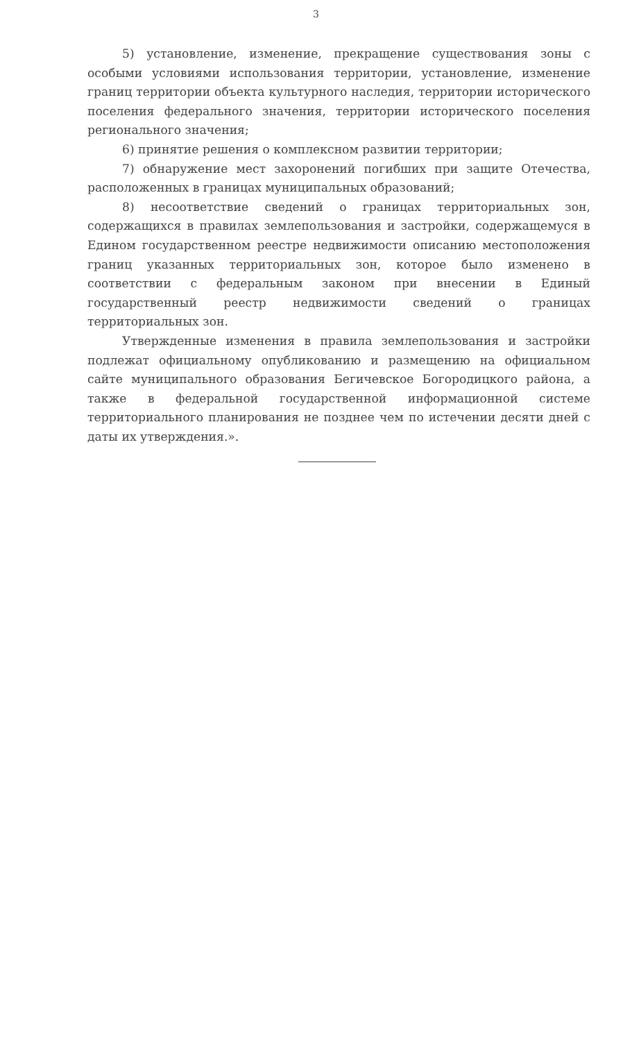3
5) установление, изменение, прекращение существования зоны с особыми условиями использования территории, установление, изменение границ территории объекта культурного наследия, территории исторического поселения федерального значения, территории исторического поселения регионального значения;
6) принятие решения о комплексном развитии территории;
7) обнаружение мест захоронений погибших при защите Отечества, расположенных в границах муниципальных образований;
8) несоответствие сведений о границах территориальных зон, содержащихся в правилах землепользования и застройки, содержащемуся в Едином государственном реестре недвижимости описанию местоположения границ указанных территориальных зон, которое было изменено в соответствии с федеральным законом при внесении в Единый государственный реестр недвижимости сведений о границах территориальных зон.
Утвержденные изменения в правила землепользования и застройки подлежат официальному опубликованию и размещению на официальном сайте муниципального образования Бегичевское Богородицкого района, а также в федеральной государственной информационной системе территориального планирования не позднее чем по истечении десяти дней с даты их утверждения.».